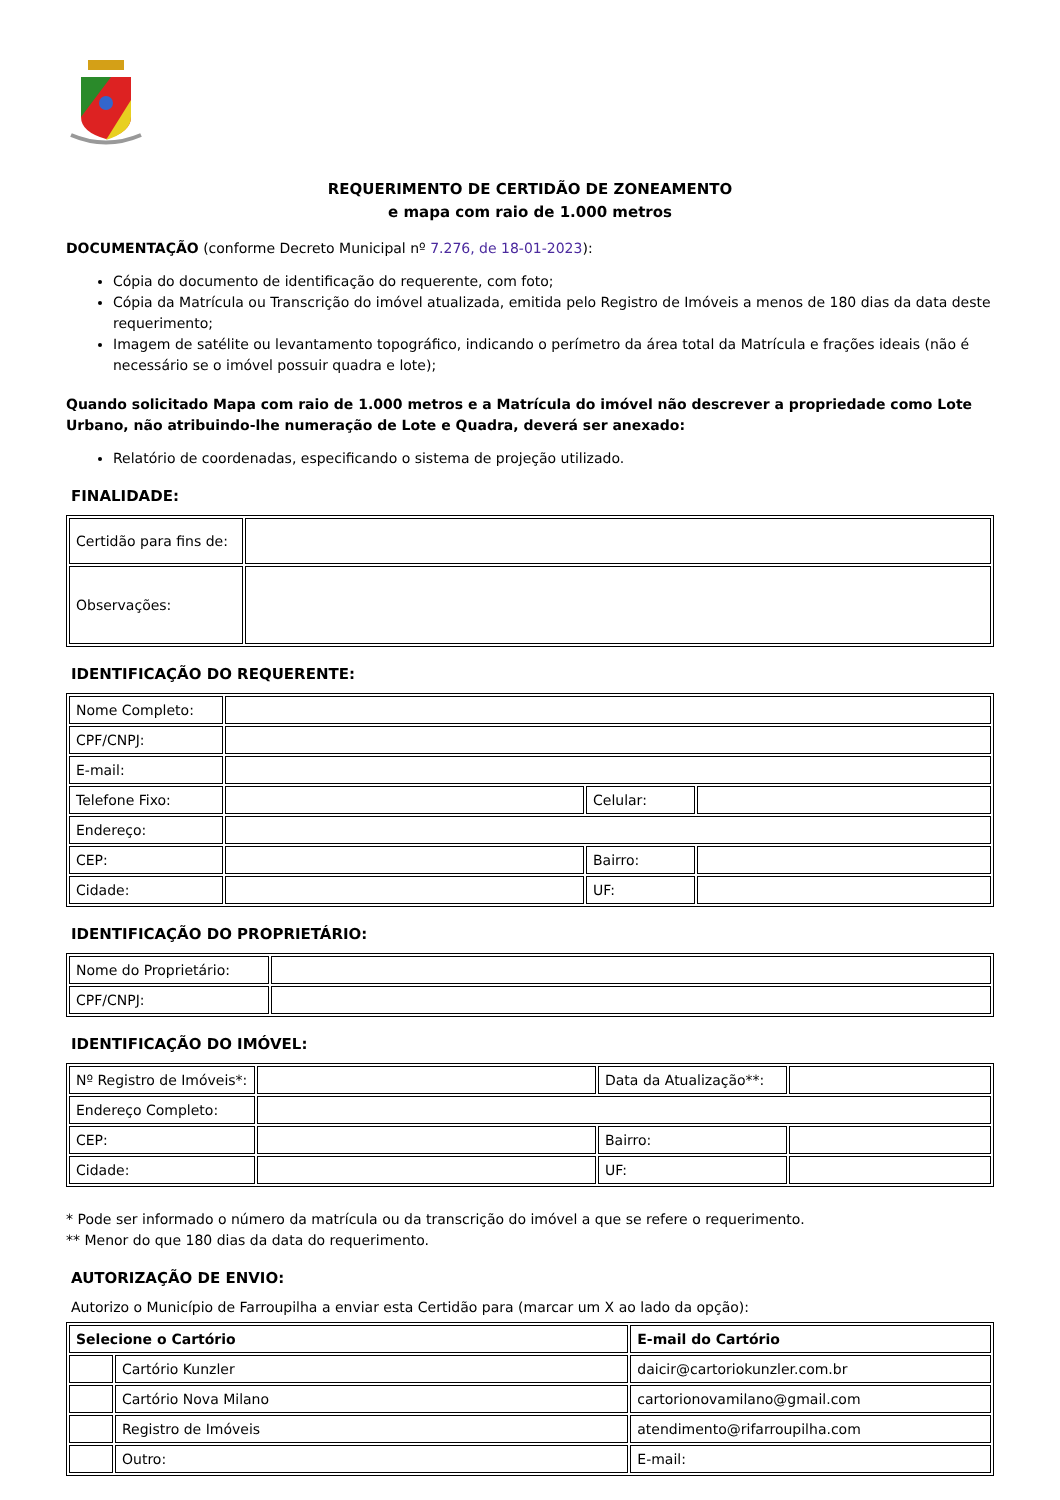REQUERIMENTO DE CERTIDÃO DE ZONEAMENTO
e mapa com raio de 1.000 metros
DOCUMENTAÇÃO (conforme Decreto Municipal nº 7.276, de 18-01-2023):
Cópia do documento de identificação do requerente, com foto;
Cópia da Matrícula ou Transcrição do imóvel atualizada, emitida pelo Registro de Imóveis a menos de 180 dias da data deste requerimento;
Imagem de satélite ou levantamento topográfico, indicando o perímetro da área total da Matrícula e frações ideais (não é necessário se o imóvel possuir quadra e lote);
Quando solicitado Mapa com raio de 1.000 metros e a Matrícula do imóvel não descrever a propriedade como Lote Urbano, não atribuindo-lhe numeração de Lote e Quadra, deverá ser anexado:
Relatório de coordenadas, especificando o sistema de projeção utilizado.
FINALIDADE:
| Certidão para fins de: | |
| Observações: | |
IDENTIFICAÇÃO DO REQUERENTE:
| Nome Completo: | | | |
| CPF/CNPJ: | | | |
| E-mail: | | | |
| Telefone Fixo: | | Celular: | |
| Endereço: | | | |
| CEP: | | Bairro: | |
| Cidade: | | UF: | |
IDENTIFICAÇÃO DO PROPRIETÁRIO:
| Nome do Proprietário: | |
| CPF/CNPJ: | |
IDENTIFICAÇÃO DO IMÓVEL:
| Nº Registro de Imóveis*: | | Data da Atualização**: | |
| Endereço Completo: | | | |
| CEP: | | Bairro: | |
| Cidade: | | UF: | |
* Pode ser informado o número da matrícula ou da transcrição do imóvel a que se refere o requerimento.
** Menor do que 180 dias da data do requerimento.
AUTORIZAÇÃO DE ENVIO:
Autorizo o Município de Farroupilha a enviar esta Certidão para (marcar um X ao lado da opção):
| Selecione o Cartório | | E-mail do Cartório |
| --- | --- | --- |
| | Cartório Kunzler | daicir@cartoriokunzler.com.br |
| | Cartório Nova Milano | cartorionovamilano@gmail.com |
| | Registro de Imóveis | atendimento@rifarroupilha.com |
| | Outro: | E-mail: |